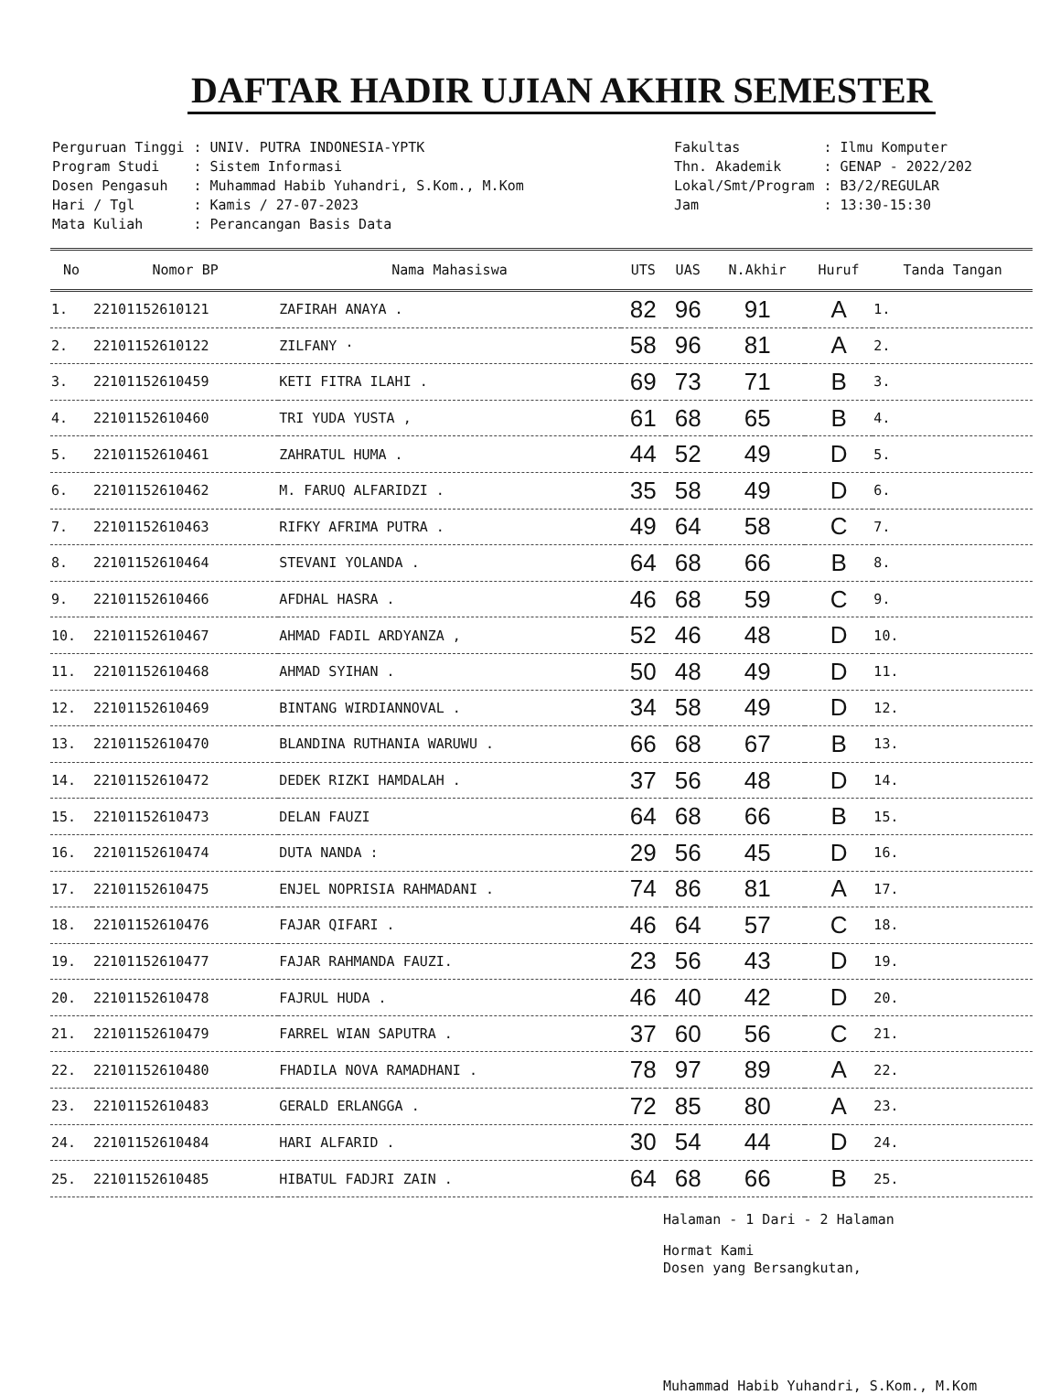DAFTAR HADIR UJIAN AKHIR SEMESTER
| Perguruan Tinggi | : UNIV. PUTRA INDONESIA-YPTK |
| Program Studi | : Sistem Informasi |
| Dosen Pengasuh | : Muhammad Habib Yuhandri, S.Kom., M.Kom |
| Hari / Tgl | : Kamis / 27-07-2023 |
| Mata Kuliah | : Perancangan Basis Data |
| Fakultas | : Ilmu Komputer |
| Thn. Akademik | : GENAP - 2022/202 |
| Lokal/Smt/Program | : B3/2/REGULAR |
| Jam | : 13:30-15:30 |
| No | Nomor BP | Nama Mahasiswa | UTS | UAS | N.Akhir | Huruf | Tanda Tangan |
| --- | --- | --- | --- | --- | --- | --- | --- |
| 1. | 22101152610121 | ZAFIRAH ANAYA . | 82 | 96 | 91 | A | 1. |
| 2. | 22101152610122 | ZILFANY · | 58 | 96 | 81 | A | 2. |
| 3. | 22101152610459 | KETI FITRA ILAHI . | 69 | 73 | 71 | B | 3. |
| 4. | 22101152610460 | TRI YUDA YUSTA , | 61 | 68 | 65 | B | 4. |
| 5. | 22101152610461 | ZAHRATUL HUMA . | 44 | 52 | 49 | D | 5. |
| 6. | 22101152610462 | M. FARUQ ALFARIDZI . | 35 | 58 | 49 | D | 6. |
| 7. | 22101152610463 | RIFKY AFRIMA PUTRA . | 49 | 64 | 58 | C | 7. |
| 8. | 22101152610464 | STEVANI YOLANDA . | 64 | 68 | 66 | B | 8. |
| 9. | 22101152610466 | AFDHAL HASRA . | 46 | 68 | 59 | C | 9. |
| 10. | 22101152610467 | AHMAD FADIL ARDYANZA , | 52 | 46 | 48 | D | 10. |
| 11. | 22101152610468 | AHMAD SYIHAN . | 50 | 48 | 49 | D | 11. |
| 12. | 22101152610469 | BINTANG WIRDIANNOVAL . | 34 | 58 | 49 | D | 12. |
| 13. | 22101152610470 | BLANDINA RUTHANIA WARUWU . | 66 | 68 | 67 | B | 13. |
| 14. | 22101152610472 | DEDEK RIZKI HAMDALAH . | 37 | 56 | 48 | D | 14. |
| 15. | 22101152610473 | DELAN FAUZI | 64 | 68 | 66 | B | 15. |
| 16. | 22101152610474 | DUTA NANDA : | 29 | 56 | 45 | D | 16. |
| 17. | 22101152610475 | ENJEL NOPRISIA RAHMADANI . | 74 | 86 | 81 | A | 17. |
| 18. | 22101152610476 | FAJAR QIFARI . | 46 | 64 | 57 | C | 18. |
| 19. | 22101152610477 | FAJAR RAHMANDA FAUZI. | 23 | 56 | 43 | D | 19. |
| 20. | 22101152610478 | FAJRUL HUDA . | 46 | 40 | 42 | D | 20. |
| 21. | 22101152610479 | FARREL WIAN SAPUTRA . | 37 | 60 | 56 | C | 21. |
| 22. | 22101152610480 | FHADILA NOVA RAMADHANI . | 78 | 97 | 89 | A | 22. |
| 23. | 22101152610483 | GERALD ERLANGGA . | 72 | 85 | 80 | A | 23. |
| 24. | 22101152610484 | HARI ALFARID . | 30 | 54 | 44 | D | 24. |
| 25. | 22101152610485 | HIBATUL FADJRI ZAIN . | 64 | 68 | 66 | B | 25. |
Halaman - 1 Dari - 2 Halaman
Hormat Kami
Dosen yang Bersangkutan,
Muhammad Habib Yuhandri, S.Kom., M.Kom